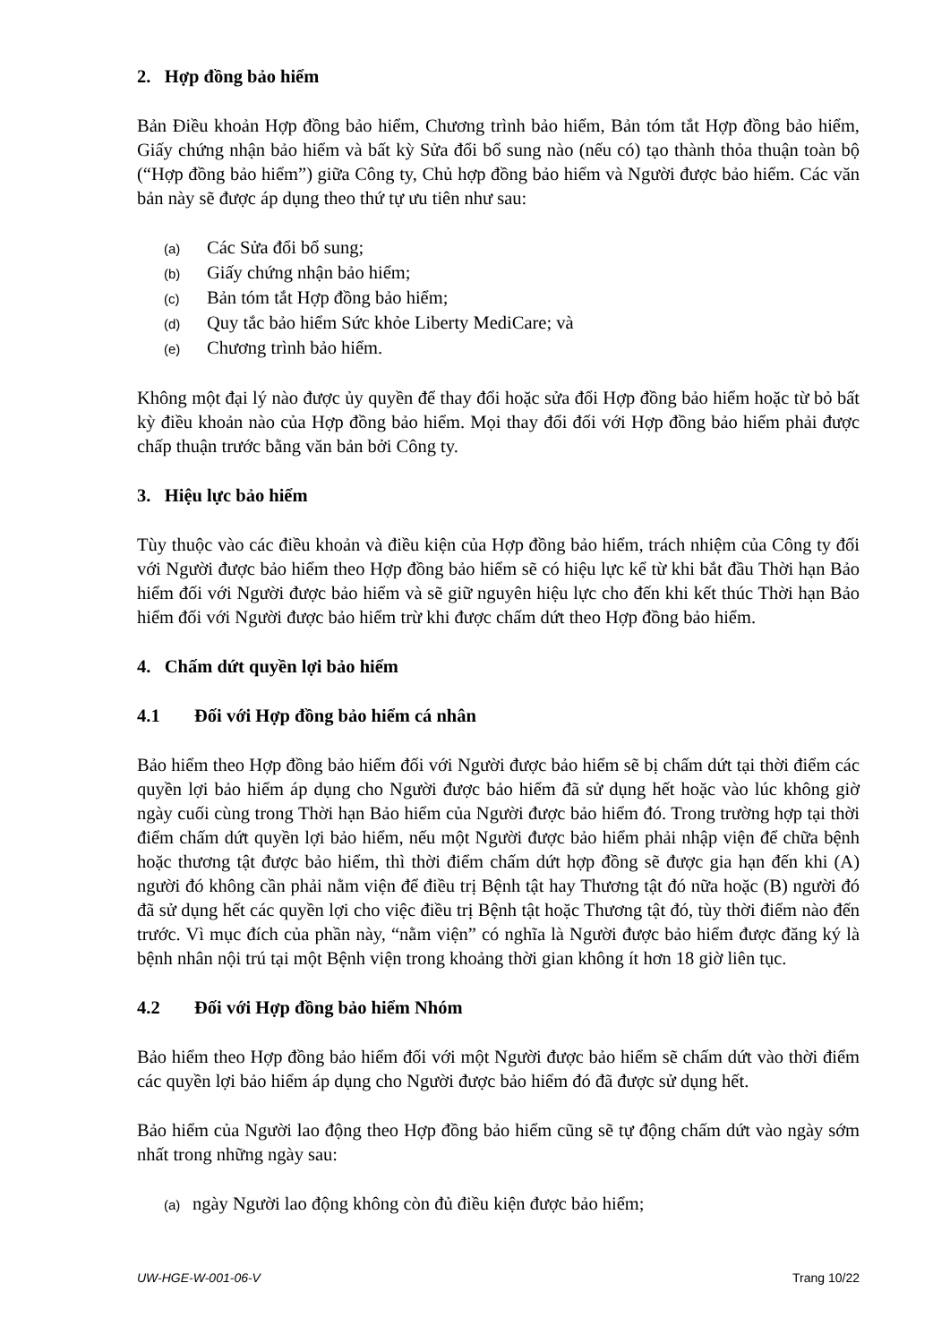2. Hợp đồng bảo hiểm
Bản Điều khoản Hợp đồng bảo hiểm, Chương trình bảo hiểm, Bản tóm tắt Hợp đồng bảo hiểm, Giấy chứng nhận bảo hiểm và bất kỳ Sửa đổi bổ sung nào (nếu có) tạo thành thỏa thuận toàn bộ (“Hợp đồng bảo hiểm”) giữa Công ty, Chủ hợp đồng bảo hiểm và Người được bảo hiểm. Các văn bản này sẽ được áp dụng theo thứ tự ưu tiên như sau:
(a) Các Sửa đổi bổ sung;
(b) Giấy chứng nhận bảo hiểm;
(c) Bản tóm tắt Hợp đồng bảo hiểm;
(d) Quy tắc bảo hiểm Sức khỏe Liberty MediCare; và
(e) Chương trình bảo hiểm.
Không một đại lý nào được ủy quyền để thay đổi hoặc sửa đổi Hợp đồng bảo hiểm hoặc từ bỏ bất kỳ điều khoản nào của Hợp đồng bảo hiểm. Mọi thay đổi đối với Hợp đồng bảo hiểm phải được chấp thuận trước bằng văn bản bởi Công ty.
3. Hiệu lực bảo hiểm
Tùy thuộc vào các điều khoản và điều kiện của Hợp đồng bảo hiểm, trách nhiệm của Công ty đối với Người được bảo hiểm theo Hợp đồng bảo hiểm sẽ có hiệu lực kể từ khi bắt đầu Thời hạn Bảo hiểm đối với Người được bảo hiểm và sẽ giữ nguyên hiệu lực cho đến khi kết thúc Thời hạn Bảo hiểm đối với Người được bảo hiểm trừ khi được chấm dứt theo Hợp đồng bảo hiểm.
4. Chấm dứt quyền lợi bảo hiểm
4.1 Đối với Hợp đồng bảo hiểm cá nhân
Bảo hiểm theo Hợp đồng bảo hiểm đối với Người được bảo hiểm sẽ bị chấm dứt tại thời điểm các quyền lợi bảo hiểm áp dụng cho Người được bảo hiểm đã sử dụng hết hoặc vào lúc không giờ ngày cuối cùng trong Thời hạn Bảo hiểm của Người được bảo hiểm đó. Trong trường hợp tại thời điểm chấm dứt quyền lợi bảo hiểm, nếu một Người được bảo hiểm phải nhập viện để chữa bệnh hoặc thương tật được bảo hiểm, thì thời điểm chấm dứt hợp đồng sẽ được gia hạn đến khi (A) người đó không cần phải nằm viện để điều trị Bệnh tật hay Thương tật đó nữa hoặc (B) người đó đã sử dụng hết các quyền lợi cho việc điều trị Bệnh tật hoặc Thương tật đó, tùy thời điểm nào đến trước. Vì mục đích của phần này, “nằm viện” có nghĩa là Người được bảo hiểm được đăng ký là bệnh nhân nội trú tại một Bệnh viện trong khoảng thời gian không ít hơn 18 giờ liên tục.
4.2 Đối với Hợp đồng bảo hiểm Nhóm
Bảo hiểm theo Hợp đồng bảo hiểm đối với một Người được bảo hiểm sẽ chấm dứt vào thời điểm các quyền lợi bảo hiểm áp dụng cho Người được bảo hiểm đó đã được sử dụng hết.
Bảo hiểm của Người lao động theo Hợp đồng bảo hiểm cũng sẽ tự động chấm dứt vào ngày sớm nhất trong những ngày sau:
(a) ngày Người lao động không còn đủ điều kiện được bảo hiểm;
UW-HGE-W-001-06-V Trang 10/22